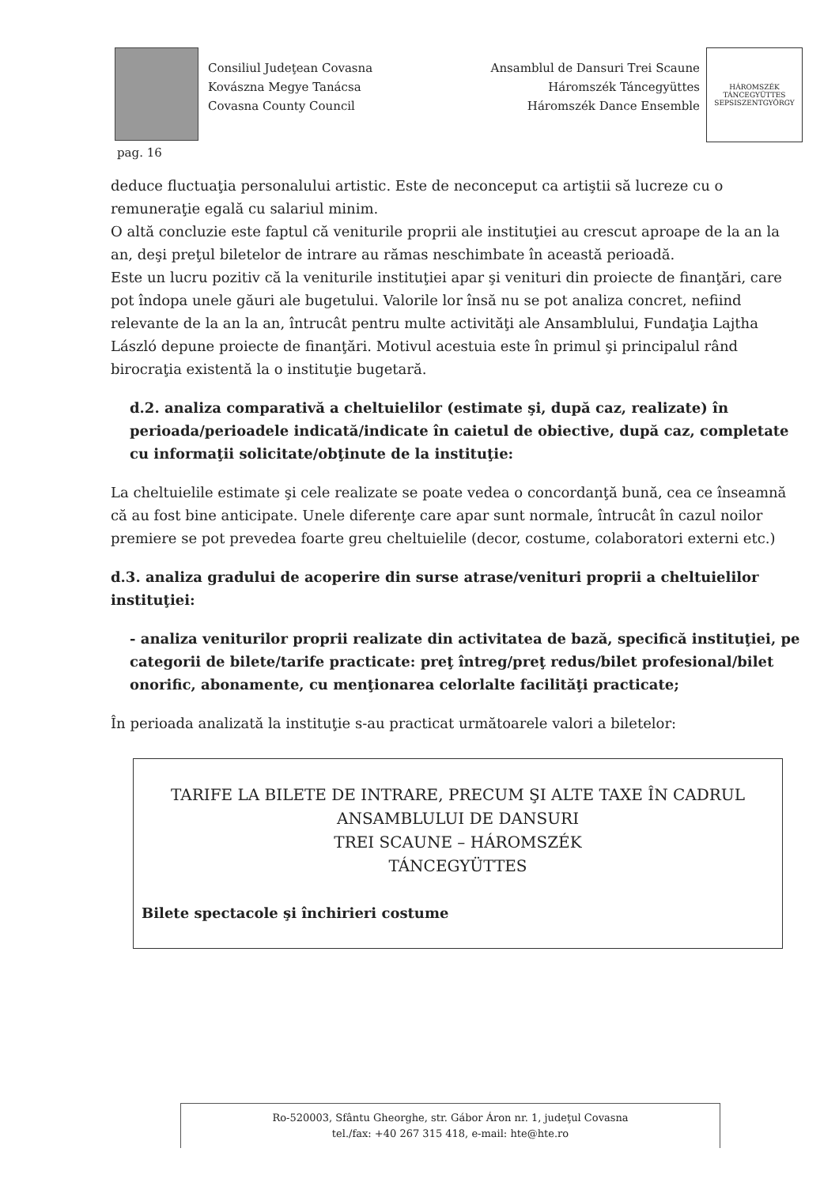Consiliul Judeţean Covasna
Kovászna Megye Tanácsa
Covasna County Council
Ansamblul de Dansuri Trei Scaune
Háromszék Táncegyüttes
Háromszék Dance Ensemble
HÁROMSZÉK TÁNCEGYÜTTES
SEPSISZENTGYÖRGY
pag. 16
deduce fluctuaţia personalului artistic. Este de neconceput ca artiştii să lucreze cu o remuneraţie egală cu salariul minim.
O altă concluzie este faptul că veniturile proprii ale instituţiei au crescut aproape de la an la an, deşi preţul biletelor de intrare au rămas neschimbate în această perioadă.
Este un lucru pozitiv că la veniturile instituţiei apar şi venituri din proiecte de finanţări, care pot îndopa unele găuri ale bugetului. Valorile lor însă nu se pot analiza concret, nefiind relevante de la an la an, întrucât pentru multe activităţi ale Ansamblului, Fundaţia Lajtha László depune proiecte de finanţări. Motivul acestuia este în primul şi principalul rând birocraţia existentă la o instituţie bugetară.
d.2. analiza comparativă a cheltuielilor (estimate şi, după caz, realizate) în perioada/perioadele indicată/indicate în caietul de obiective, după caz, completate cu informaţii solicitate/obţinute de la instituţie:
La cheltuielile estimate şi cele realizate se poate vedea o concordanţă bună, cea ce înseamnă că au fost bine anticipate. Unele diferenţe care apar sunt normale, întrucât în cazul noilor premiere se pot prevedea foarte greu cheltuielile (decor, costume, colaboratori externi etc.)
d.3. analiza gradului de acoperire din surse atrase/venituri proprii a cheltuielilor instituţiei:
- analiza veniturilor proprii realizate din activitatea de bază, specifică instituţiei, pe categorii de bilete/tarife practicate: preţ întreg/preţ redus/bilet profesional/bilet onorific, abonamente, cu menţionarea celorlalte facilităţi practicate;
În perioada analizată la instituţie s-au practicat următoarele valori a biletelor:
TARIFE LA BILETE DE INTRARE, PRECUM ŞI ALTE TAXE ÎN CADRUL
ANSAMBLULUI DE DANSURI
TREI SCAUNE – HÁROMSZÉK
TÁNCEGYÜTTES
Bilete spectacole şi închirieri costume
Ro-520003, Sfântu Gheorghe, str. Gábor Áron nr. 1, judeţul Covasna
tel./fax: +40 267 315 418, e-mail: hte@hte.ro